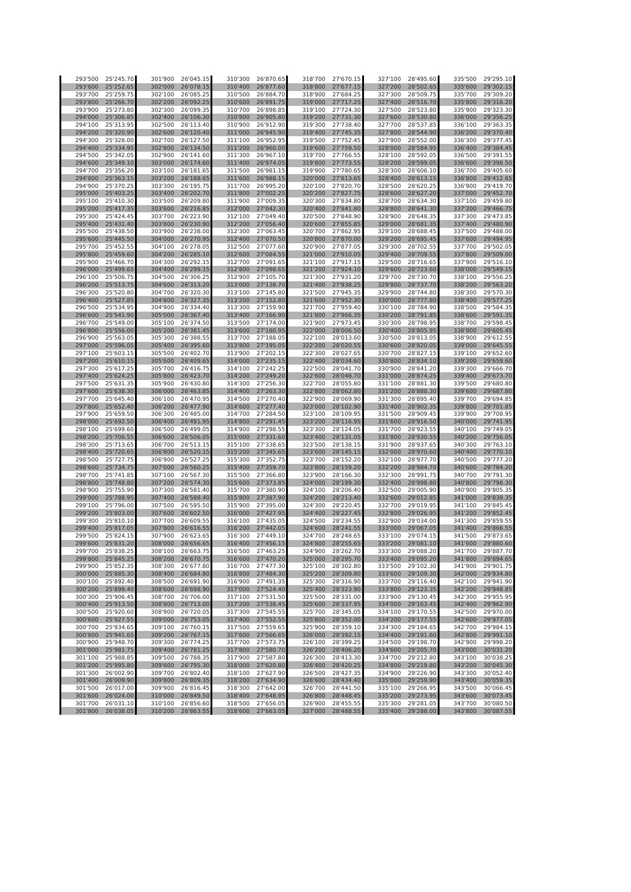| 293'500 | 25'245.70 | 301'900 | 26'045.15 | 310'300 | 26'870.65 | 318'700 | 27'670.15 | 327'100 | 28'495.60 | 335'500 | 29'295.10 |
| 293'600 | 25'252.65 | 302'000 | 26'078.15 | 310'400 | 26'877.60 | 318'800 | 27'677.15 | 327'200 | 28'502.65 | 335'600 | 29'302.15 |
| 293'700 | 25'259.75 | 302'100 | 26'085.25 | 310'500 | 26'884.70 | 318'900 | 27'684.25 | 327'300 | 28'509.75 | 335'700 | 29'309.20 |
| 293'800 | 25'266.70 | 302'200 | 26'092.25 | 310'600 | 26'891.75 | 319'000 | 27'717.25 | 327'400 | 28'516.70 | 335'800 | 29'316.20 |
| 293'900 | 25'273.80 | 302'300 | 26'099.35 | 310'700 | 26'898.85 | 319'100 | 27'724.30 | 327'500 | 28'523.80 | 335'900 | 29'323.30 |
| 294'000 | 25'306.85 | 302'400 | 26'106.30 | 310'800 | 26'905.80 | 319'200 | 27'731.30 | 327'600 | 28'530.80 | 336'000 | 29'356.25 |
| 294'100 | 25'313.95 | 302'500 | 26'113.40 | 310'900 | 26'912.90 | 319'300 | 27'738.40 | 327'700 | 28'537.85 | 336'100 | 29'363.35 |
| 294'200 | 25'320.90 | 302'600 | 26'120.40 | 311'000 | 26'945.90 | 319'400 | 27'745.35 | 327'800 | 28'544.90 | 336'200 | 29'370.40 |
| 294'300 | 25'328.00 | 302'700 | 26'127.50 | 311'100 | 26'952.95 | 319'500 | 27'752.45 | 327'900 | 28'552.00 | 336'300 | 29'377.45 |
| 294'400 | 25'334.95 | 302'800 | 26'134.50 | 311'200 | 26'960.00 | 319'600 | 27'759.50 | 328'000 | 28'584.95 | 336'400 | 29'384.45 |
| 294'500 | 25'342.05 | 302'900 | 26'141.60 | 311'300 | 26'967.10 | 319'700 | 27'766.55 | 328'100 | 28'592.05 | 336'500 | 29'391.55 |
| 294'600 | 25'349.10 | 303'000 | 26'174.60 | 311'400 | 26'974.05 | 319'800 | 27'773.55 | 328'200 | 28'599.05 | 336'600 | 29'398.50 |
| 294'700 | 25'356.20 | 303'100 | 26'181.65 | 311'500 | 26'981.15 | 319'900 | 27'780.65 | 328'300 | 28'606.10 | 336'700 | 29'405.60 |
| 294'800 | 25'363.15 | 303'200 | 26'188.65 | 311'600 | 26'988.15 | 320'000 | 27'813.65 | 328'400 | 28'613.15 | 336'800 | 29'412.65 |
| 294'900 | 25'370.25 | 303'300 | 26'195.75 | 311'700 | 26'995.20 | 320'100 | 27'820.70 | 328'500 | 28'620.25 | 336'900 | 29'419.70 |
| 295'000 | 25'403.25 | 303'400 | 26'202.70 | 311'800 | 27'002.25 | 320'200 | 27'827.75 | 328'600 | 28'627.20 | 337'000 | 29'452.70 |
| 295'100 | 25'410.30 | 303'500 | 26'209.80 | 311'900 | 27'009.35 | 320'300 | 27'834.80 | 328'700 | 28'634.30 | 337'100 | 29'459.80 |
| 295'200 | 25'417.35 | 303'600 | 26'216.85 | 312'000 | 27'042.30 | 320'400 | 27'841.80 | 328'800 | 28'641.30 | 337'200 | 29'466.75 |
| 295'300 | 25'424.45 | 303'700 | 26'223.90 | 312'100 | 27'049.40 | 320'500 | 27'848.90 | 328'900 | 28'648.35 | 337'300 | 29'473.85 |
| 295'400 | 25'431.40 | 303'800 | 26'230.90 | 312'200 | 27'056.40 | 320'600 | 27'855.85 | 329'000 | 28'681.35 | 337'400 | 29'480.90 |
| 295'500 | 25'438.50 | 303'900 | 26'238.00 | 312'300 | 27'063.45 | 320'700 | 27'862.95 | 329'100 | 28'688.45 | 337'500 | 29'488.00 |
| 295'600 | 25'445.50 | 304'000 | 26'270.95 | 312'400 | 27'070.50 | 320'800 | 27'870.00 | 329'200 | 28'695.45 | 337'600 | 29'494.95 |
| 295'700 | 25'452.55 | 304'100 | 26'278.05 | 312'500 | 27'077.60 | 320'900 | 27'877.05 | 329'300 | 28'702.55 | 337'700 | 29'502.05 |
| 295'800 | 25'459.60 | 304'200 | 26'285.10 | 312'600 | 27'084.55 | 321'000 | 27'910.05 | 329'400 | 28'709.55 | 337'800 | 29'509.00 |
| 295'900 | 25'466.70 | 304'300 | 26'292.15 | 312'700 | 27'091.65 | 321'100 | 27'917.15 | 329'500 | 28'716.65 | 337'900 | 29'516.10 |
| 296'000 | 25'499.65 | 304'400 | 26'299.15 | 312'800 | 27'098.65 | 321'200 | 27'924.10 | 329'600 | 28'723.60 | 338'000 | 29'549.15 |
| 296'100 | 25'506.75 | 304'500 | 26'306.25 | 312'900 | 27'105.70 | 321'300 | 27'931.20 | 329'700 | 28'730.70 | 338'100 | 29'556.25 |
| 296'200 | 25'513.75 | 304'600 | 26'313.20 | 313'000 | 27'138.70 | 321'400 | 27'938.25 | 329'800 | 28'737.70 | 338'200 | 29'563.20 |
| 296'300 | 25'520.80 | 304'700 | 26'320.30 | 313'100 | 27'145.80 | 321'500 | 27'945.35 | 329'900 | 28'744.80 | 338'300 | 29'570.30 |
| 296'400 | 25'527.85 | 304'800 | 26'327.35 | 313'200 | 27'152.80 | 321'600 | 27'952.30 | 330'000 | 28'777.80 | 338'400 | 29'577.25 |
| 296'500 | 25'534.95 | 304'900 | 26'334.40 | 313'300 | 27'159.90 | 321'700 | 27'959.40 | 330'100 | 28'784.90 | 338'500 | 29'584.35 |
| 296'600 | 25'541.90 | 305'000 | 26'367.40 | 313'400 | 27'166.90 | 321'800 | 27'966.35 | 330'200 | 28'791.85 | 338'600 | 29'591.35 |
| 296'700 | 25'549.00 | 305'100 | 26'374.50 | 313'500 | 27'174.00 | 321'900 | 27'973.45 | 330'300 | 28'798.95 | 338'700 | 29'598.45 |
| 296'800 | 25'556.00 | 305'200 | 26'381.45 | 313'600 | 27'180.95 | 322'000 | 28'006.50 | 330'400 | 28'805.95 | 338'800 | 29'605.45 |
| 296'900 | 25'563.05 | 305'300 | 26'388.55 | 313'700 | 27'188.05 | 322'100 | 28'013.60 | 330'500 | 28'813.05 | 338'900 | 29'612.55 |
| 297'000 | 25'596.05 | 305'400 | 26'395.60 | 313'800 | 27'195.05 | 322'200 | 28'020.55 | 330'600 | 28'820.05 | 339'000 | 29'645.55 |
| 297'100 | 25'603.15 | 305'500 | 26'402.70 | 313'900 | 27'202.15 | 322'300 | 28'027.65 | 330'700 | 28'827.15 | 339'100 | 29'652.60 |
| 297'200 | 25'610.15 | 305'600 | 26'409.65 | 314'000 | 27'235.15 | 322'400 | 28'034.60 | 330'800 | 28'834.10 | 339'200 | 29'659.60 |
| 297'300 | 25'617.25 | 305'700 | 26'416.75 | 314'100 | 27'242.25 | 322'500 | 28'041.70 | 330'900 | 28'841.20 | 339'300 | 29'666.70 |
| 297'400 | 25'624.25 | 305'800 | 26'423.70 | 314'200 | 27'249.20 | 322'600 | 28'048.70 | 331'000 | 28'874.25 | 339'400 | 29'673.70 |
| 297'500 | 25'631.35 | 305'900 | 26'430.80 | 314'300 | 27'256.30 | 322'700 | 28'055.80 | 331'100 | 28'881.30 | 339'500 | 29'680.80 |
| 297'600 | 25'638.30 | 306'000 | 26'463.85 | 314'400 | 27'263.30 | 322'800 | 28'062.80 | 331'200 | 28'888.30 | 339'600 | 29'687.80 |
| 297'700 | 25'645.40 | 306'100 | 26'470.95 | 314'500 | 27'270.40 | 322'900 | 28'069.90 | 331'300 | 28'895.40 | 339'700 | 29'694.85 |
| 297'800 | 25'652.40 | 306'200 | 26'477.90 | 314'600 | 27'277.40 | 323'000 | 28'102.90 | 331'400 | 28'902.35 | 339'800 | 29'701.85 |
| 297'900 | 25'659.50 | 306'300 | 26'485.00 | 314'700 | 27'284.50 | 323'100 | 28'109.95 | 331'500 | 28'909.45 | 339'900 | 29'708.95 |
| 298'000 | 25'692.50 | 306'400 | 26'491.95 | 314'800 | 27'291.45 | 323'200 | 28'116.95 | 331'600 | 28'916.50 | 340'000 | 29'741.95 |
| 298'100 | 25'699.60 | 306'500 | 26'499.05 | 314'900 | 27'298.55 | 323'300 | 28'124.05 | 331'700 | 28'923.55 | 340'100 | 29'749.05 |
| 298'200 | 25'706.55 | 306'600 | 26'506.05 | 315'000 | 27'331.60 | 323'400 | 28'131.05 | 331'800 | 28'930.55 | 340'200 | 29'756.05 |
| 298'300 | 25'713.65 | 306'700 | 26'513.15 | 315'100 | 27'338.65 | 323'500 | 28'138.15 | 331'900 | 28'937.65 | 340'300 | 29'763.10 |
| 298'400 | 25'720.65 | 306'800 | 26'520.15 | 315'200 | 27'345.65 | 323'600 | 28'145.15 | 332'000 | 28'970.60 | 340'400 | 29'770.10 |
| 298'500 | 25'727.75 | 306'900 | 26'527.25 | 315'300 | 27'352.75 | 323'700 | 28'152.20 | 332'100 | 28'977.70 | 340'500 | 29'777.20 |
| 298'600 | 25'734.75 | 307'000 | 26'560.25 | 315'400 | 27'359.70 | 323'800 | 28'159.20 | 332'200 | 28'984.70 | 340'600 | 29'784.20 |
| 298'700 | 25'741.85 | 307'100 | 26'567.30 | 315'500 | 27'366.80 | 323'900 | 28'166.30 | 332'300 | 28'991.75 | 340'700 | 29'791.30 |
| 298'800 | 25'748.80 | 307'200 | 26'574.30 | 315'600 | 27'373.85 | 324'000 | 28'199.30 | 332'400 | 28'998.80 | 340'800 | 29'798.30 |
| 298'900 | 25'755.90 | 307'300 | 26'581.40 | 315'700 | 27'380.90 | 324'100 | 28'206.40 | 332'500 | 29'005.90 | 340'900 | 29'805.35 |
| 299'000 | 25'788.95 | 307'400 | 26'588.40 | 315'800 | 27'387.90 | 324'200 | 28'213.40 | 332'600 | 29'012.85 | 341'000 | 29'838.35 |
| 299'100 | 25'796.00 | 307'500 | 26'595.50 | 315'900 | 27'395.00 | 324'300 | 28'220.45 | 332'700 | 29'019.95 | 341'100 | 29'845.45 |
| 299'200 | 25'803.00 | 307'600 | 26'602.50 | 316'000 | 27'427.95 | 324'400 | 28'227.45 | 332'800 | 29'026.95 | 341'200 | 29'852.45 |
| 299'300 | 25'810.10 | 307'700 | 26'609.55 | 316'100 | 27'435.05 | 324'500 | 28'234.55 | 332'900 | 29'034.00 | 341'300 | 29'859.55 |
| 299'400 | 25'817.05 | 307'800 | 26'616.55 | 316'200 | 27'442.05 | 324'600 | 28'241.55 | 333'000 | 29'067.05 | 341'400 | 29'866.55 |
| 299'500 | 25'824.15 | 307'900 | 26'623.65 | 316'300 | 27'449.10 | 324'700 | 28'248.65 | 333'100 | 29'074.15 | 341'500 | 29'873.65 |
| 299'600 | 25'831.20 | 308'000 | 26'656.65 | 316'400 | 27'456.15 | 324'800 | 28'255.65 | 333'200 | 29'081.10 | 341'600 | 29'880.60 |
| 299'700 | 25'838.25 | 308'100 | 26'663.75 | 316'500 | 27'463.25 | 324'900 | 28'262.70 | 333'300 | 29'088.20 | 341'700 | 29'887.70 |
| 299'800 | 25'845.25 | 308'200 | 26'670.75 | 316'600 | 27'470.20 | 325'000 | 28'295.70 | 333'400 | 29'095.20 | 341'800 | 29'894.65 |
| 299'900 | 25'852.35 | 308'300 | 26'677.80 | 316'700 | 27'477.30 | 325'100 | 28'302.80 | 333'500 | 29'102.30 | 341'900 | 29'901.75 |
| 300'000 | 25'885.30 | 308'400 | 26'684.80 | 316'800 | 27'484.30 | 325'200 | 28'309.80 | 333'600 | 29'109.30 | 342'000 | 29'934.80 |
| 300'100 | 25'892.40 | 308'500 | 26'691.90 | 316'900 | 27'491.35 | 325'300 | 28'316.90 | 333'700 | 29'116.40 | 342'100 | 29'941.90 |
| 300'200 | 25'899.40 | 308'600 | 26'698.90 | 317'000 | 27'524.40 | 325'400 | 28'323.90 | 333'800 | 29'123.35 | 342'200 | 29'948.85 |
| 300'300 | 25'906.45 | 308'700 | 26'706.00 | 317'100 | 27'531.50 | 325'500 | 28'331.00 | 333'900 | 29'130.45 | 342'300 | 29'955.95 |
| 300'400 | 25'913.50 | 308'800 | 26'713.00 | 317'200 | 27'538.45 | 325'600 | 28'337.95 | 334'000 | 29'163.45 | 342'400 | 29'962.90 |
| 300'500 | 25'920.60 | 308'900 | 26'720.05 | 317'300 | 27'545.55 | 325'700 | 28'345.05 | 334'100 | 29'170.55 | 342'500 | 29'970.00 |
| 300'600 | 25'927.55 | 309'000 | 26'753.05 | 317'400 | 27'552.55 | 325'800 | 28'352.00 | 334'200 | 29'177.55 | 342'600 | 29'977.05 |
| 300'700 | 25'934.65 | 309'100 | 26'760.15 | 317'500 | 27'559.65 | 325'900 | 28'359.10 | 334'300 | 29'184.65 | 342'700 | 29'984.15 |
| 300'800 | 25'941.65 | 309'200 | 26'767.15 | 317'600 | 27'566.65 | 326'000 | 28'392.15 | 334'400 | 29'191.60 | 342'800 | 29'991.10 |
| 300'900 | 25'948.70 | 309'300 | 26'774.25 | 317'700 | 27'573.75 | 326'100 | 28'399.25 | 334'500 | 29'198.70 | 342'900 | 29'998.20 |
| 301'000 | 25'981.75 | 309'400 | 26'781.25 | 317'800 | 27'580.70 | 326'200 | 28'406.20 | 334'600 | 29'205.70 | 343'000 | 30'031.20 |
| 301'100 | 25'988.85 | 309'500 | 26'788.35 | 317'900 | 27'587.80 | 326'300 | 28'413.30 | 334'700 | 29'212.80 | 343'100 | 30'038.25 |
| 301'200 | 25'995.80 | 309'600 | 26'795.30 | 318'000 | 27'620.80 | 326'400 | 28'420.25 | 334'800 | 29'219.80 | 343'200 | 30'045.30 |
| 301'300 | 26'002.90 | 309'700 | 26'802.40 | 318'100 | 27'627.90 | 326'500 | 28'427.35 | 334'900 | 29'226.90 | 343'300 | 30'052.40 |
| 301'400 | 26'009.90 | 309'800 | 26'809.35 | 318'200 | 27'634.90 | 326'600 | 28'434.40 | 335'000 | 29'259.90 | 343'400 | 30'059.35 |
| 301'500 | 26'017.00 | 309'900 | 26'816.45 | 318'300 | 27'642.00 | 326'700 | 28'441.50 | 335'100 | 29'266.95 | 343'500 | 30'066.45 |
| 301'600 | 26'024.00 | 310'000 | 26'849.50 | 318'400 | 27'648.95 | 326'800 | 28'448.45 | 335'200 | 29'273.95 | 343'600 | 30'073.45 |
| 301'700 | 26'031.10 | 310'100 | 26'856.60 | 318'500 | 27'656.05 | 326'900 | 28'455.55 | 335'300 | 29'281.05 | 343'700 | 30'080.50 |
| 301'800 | 26'038.05 | 310'200 | 26'863.55 | 318'600 | 27'663.05 | 327'000 | 28'488.55 | 335'400 | 29'288.00 | 343'800 | 30'087.55 |